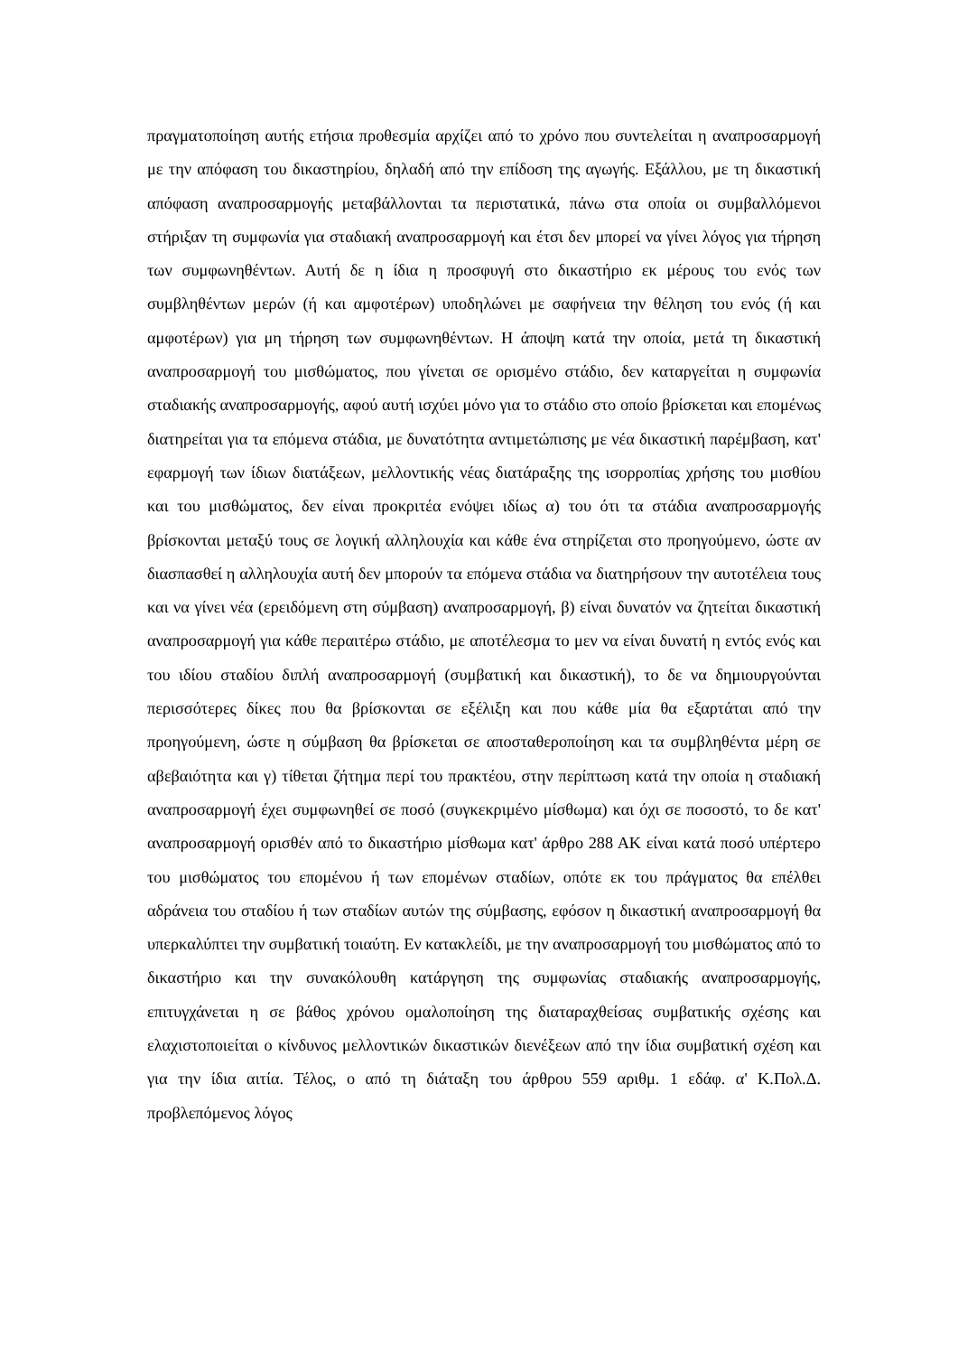πραγματοποίηση αυτής ετήσια προθεσμία αρχίζει από το χρόνο που συντελείται η αναπροσαρμογή με την απόφαση του δικαστηρίου, δηλαδή από την επίδοση της αγωγής. Εξάλλου, με τη δικαστική απόφαση αναπροσαρμογής μεταβάλλονται τα περιστατικά, πάνω στα οποία οι συμβαλλόμενοι στήριξαν τη συμφωνία για σταδιακή αναπροσαρμογή και έτσι δεν μπορεί να γίνει λόγος για τήρηση των συμφωνηθέντων. Αυτή δε η ίδια η προσφυγή στο δικαστήριο εκ μέρους του ενός των συμβληθέντων μερών (ή και αμφοτέρων) υποδηλώνει με σαφήνεια την θέληση του ενός (ή και αμφοτέρων) για μη τήρηση των συμφωνηθέντων. Η άποψη κατά την οποία, μετά τη δικαστική αναπροσαρμογή του μισθώματος, που γίνεται σε ορισμένο στάδιο, δεν καταργείται η συμφωνία σταδιακής αναπροσαρμογής, αφού αυτή ισχύει μόνο για το στάδιο στο οποίο βρίσκεται και επομένως διατηρείται για τα επόμενα στάδια, με δυνατότητα αντιμετώπισης με νέα δικαστική παρέμβαση, κατ' εφαρμογή των ίδιων διατάξεων, μελλοντικής νέας διατάραξης της ισορροπίας χρήσης του μισθίου και του μισθώματος, δεν είναι προκριτέα ενόψει ιδίως α) του ότι τα στάδια αναπροσαρμογής βρίσκονται μεταξύ τους σε λογική αλληλουχία και κάθε ένα στηρίζεται στο προηγούμενο, ώστε αν διασπασθεί η αλληλουχία αυτή δεν μπορούν τα επόμενα στάδια να διατηρήσουν την αυτοτέλεια τους και να γίνει νέα (ερειδόμενη στη σύμβαση) αναπροσαρμογή, β) είναι δυνατόν να ζητείται δικαστική αναπροσαρμογή για κάθε περαιτέρω στάδιο, με αποτέλεσμα το μεν να είναι δυνατή η εντός ενός και του ιδίου σταδίου διπλή αναπροσαρμογή (συμβατική και δικαστική), το δε να δημιουργούνται περισσότερες δίκες που θα βρίσκονται σε εξέλιξη και που κάθε μία θα εξαρτάται από την προηγούμενη, ώστε η σύμβαση θα βρίσκεται σε αποσταθεροποίηση και τα συμβληθέντα μέρη σε αβεβαιότητα και γ) τίθεται ζήτημα περί του πρακτέου, στην περίπτωση κατά την οποία η σταδιακή αναπροσαρμογή έχει συμφωνηθεί σε ποσό (συγκεκριμένο μίσθωμα) και όχι σε ποσοστό, το δε κατ' αναπροσαρμογή ορισθέν από το δικαστήριο μίσθωμα κατ' άρθρο 288 ΑΚ είναι κατά ποσό υπέρτερο του μισθώματος του επομένου ή των επομένων σταδίων, οπότε εκ του πράγματος θα επέλθει αδράνεια του σταδίου ή των σταδίων αυτών της σύμβασης, εφόσον η δικαστική αναπροσαρμογή θα υπερκαλύπτει την συμβατική τοιαύτη. Εν κατακλείδι, με την αναπροσαρμογή του μισθώματος από το δικαστήριο και την συνακόλουθη κατάργηση της συμφωνίας σταδιακής αναπροσαρμογής, επιτυγχάνεται η σε βάθος χρόνου ομαλοποίηση της διαταραχθείσας συμβατικής σχέσης και ελαχιστοποιείται ο κίνδυνος μελλοντικών δικαστικών διενέξεων από την ίδια συμβατική σχέση και για την ίδια αιτία. Τέλος, ο από τη διάταξη του άρθρου 559 αριθμ. 1 εδάφ. α' Κ.Πολ.Δ. προβλεπόμενος λόγος